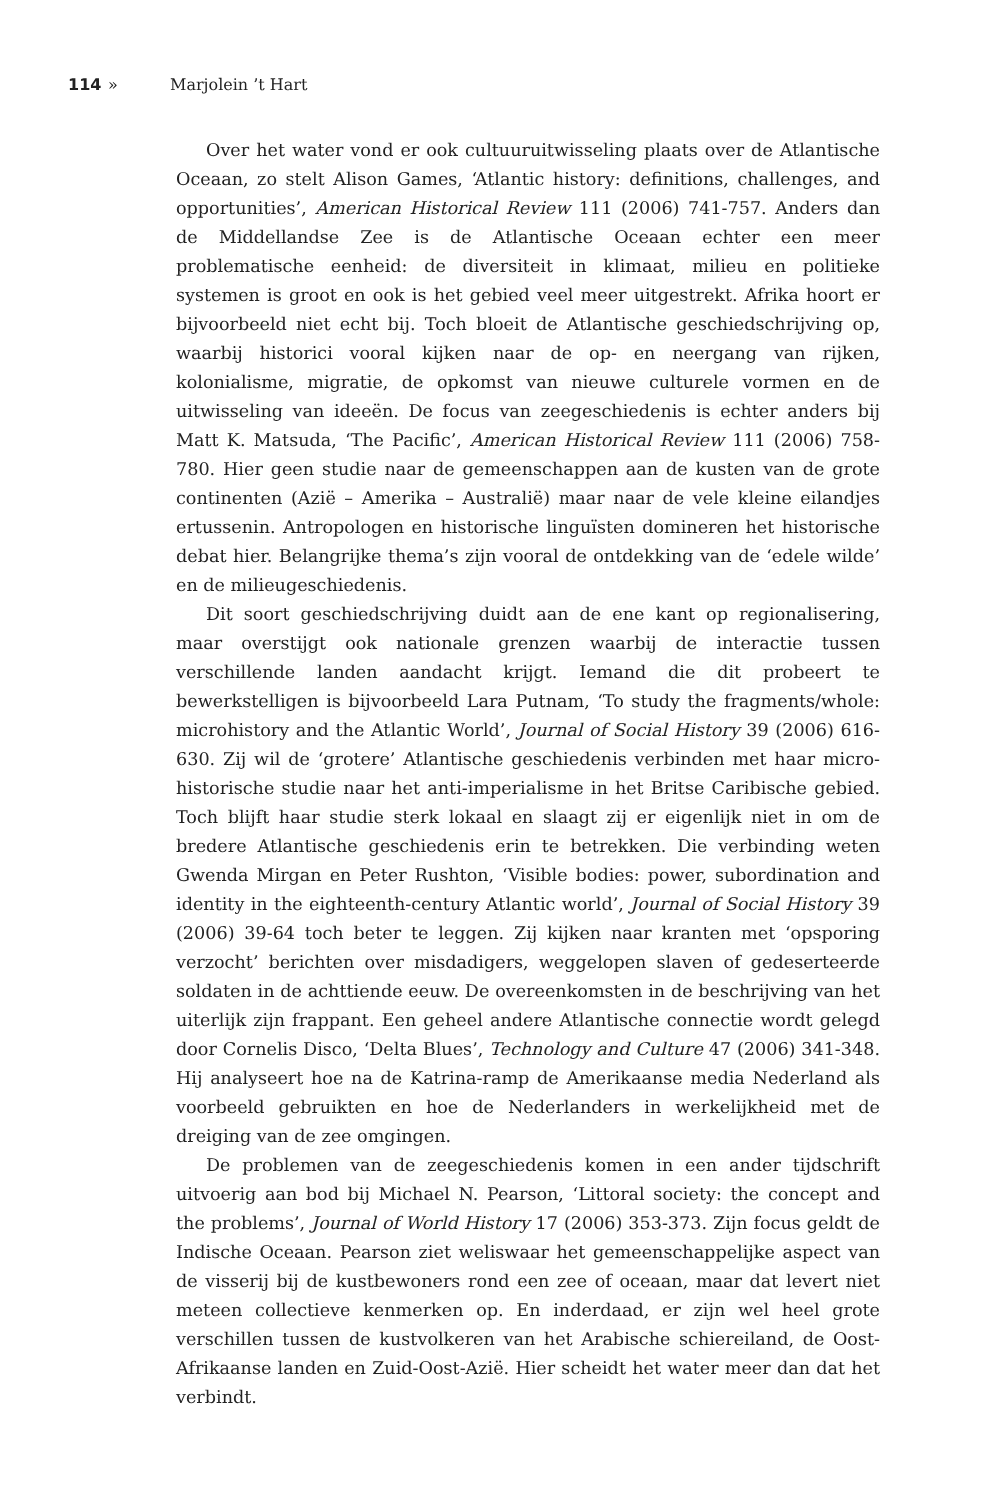114 » Marjolein ’t Hart
Over het water vond er ook cultuuruitwisseling plaats over de Atlantische Oceaan, zo stelt Alison Games, ‘Atlantic history: definitions, challenges, and opportunities’, American Historical Review 111 (2006) 741-757. Anders dan de Middellandse Zee is de Atlantische Oceaan echter een meer problematische eenheid: de diversiteit in klimaat, milieu en politieke systemen is groot en ook is het gebied veel meer uitgestrekt. Afrika hoort er bijvoorbeeld niet echt bij. Toch bloeit de Atlantische geschiedschrijving op, waarbij historici vooral kijken naar de op- en neergang van rijken, kolonialisme, migratie, de opkomst van nieuwe culturele vormen en de uitwisseling van ideeën. De focus van zeegeschiedenis is echter anders bij Matt K. Matsuda, ‘The Pacific’, American Historical Review 111 (2006) 758-780. Hier geen studie naar de gemeenschappen aan de kusten van de grote continenten (Azië – Amerika – Australië) maar naar de vele kleine eilandjes ertussenin. Antropologen en historische linguïsten domineren het historische debat hier. Belangrijke thema’s zijn vooral de ontdekking van de ‘edele wilde’ en de milieugeschiedenis.
Dit soort geschiedschrijving duidt aan de ene kant op regionalisering, maar overstijgt ook nationale grenzen waarbij de interactie tussen verschillende landen aandacht krijgt. Iemand die dit probeert te bewerkstelligen is bijvoorbeeld Lara Putnam, ‘To study the fragments/whole: microhistory and the Atlantic World’, Journal of Social History 39 (2006) 616-630. Zij wil de ‘grotere’ Atlantische geschiedenis verbinden met haar micro-historische studie naar het anti-imperialisme in het Britse Caribische gebied. Toch blijft haar studie sterk lokaal en slaagt zij er eigenlijk niet in om de bredere Atlantische geschiedenis erin te betrekken. Die verbinding weten Gwenda Mirgan en Peter Rushton, ‘Visible bodies: power, subordination and identity in the eighteenth-century Atlantic world’, Journal of Social History 39 (2006) 39-64 toch beter te leggen. Zij kijken naar kranten met ‘opsporing verzocht’ berichten over misdadigers, weggelopen slaven of gedeserteerde soldaten in de achttiende eeuw. De overeenkomsten in de beschrijving van het uiterlijk zijn frappant. Een geheel andere Atlantische connectie wordt gelegd door Cornelis Disco, ‘Delta Blues’, Technology and Culture 47 (2006) 341-348. Hij analyseert hoe na de Katrina-ramp de Amerikaanse media Nederland als voorbeeld gebruikten en hoe de Nederlanders in werkelijkheid met de dreiging van de zee omgingen.
De problemen van de zeegeschiedenis komen in een ander tijdschrift uitvoerig aan bod bij Michael N. Pearson, ‘Littoral society: the concept and the problems’, Journal of World History 17 (2006) 353-373. Zijn focus geldt de Indische Oceaan. Pearson ziet weliswaar het gemeenschappelijke aspect van de visserij bij de kustbewoners rond een zee of oceaan, maar dat levert niet meteen collectieve kenmerken op. En inderdaad, er zijn wel heel grote verschillen tussen de kustvolkeren van het Arabische schiereiland, de Oost-Afrikaanse landen en Zuid-Oost-Azië. Hier scheidt het water meer dan dat het verbindt.